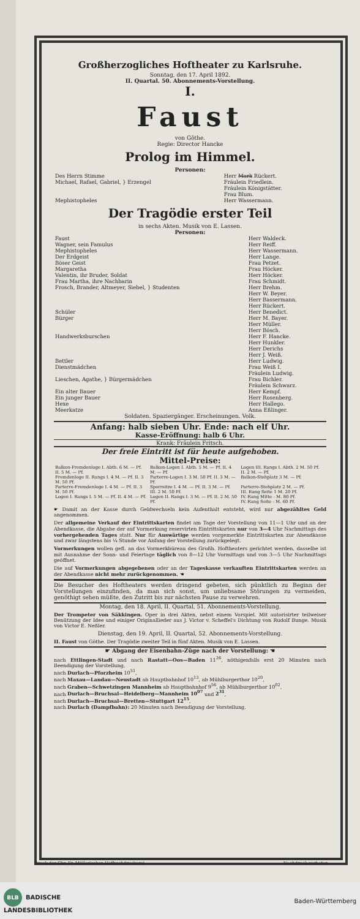Großherzogliches Hoftheater zu Karlsruhe.
Sonntag, den 17. April 1892.
II. Quartal. 50. Abonnements-Vorstellung.
I.
Faust
von Göthe.
Regie: Director Hancke
Prolog im Himmel.
Personen:
| Des Herrn Stimme | Herr Mark Rückert. |
| Michael, Rafael, Gabriel, } Erzengel | Fräulein Friedlein. Fräulein Königstätter. Frau Blum. |
| Mephistopheles | Herr Wassermann. |
Der Tragödie erster Teil
in sechs Akten. Musik von E. Lassen.
Personen:
| Faust | Herr Waldeck. |
| Wagner, sein Famulus | Herr Reiff. |
| Mephistopheles | Herr Wassermann. |
| Der Erdgeist | Herr Lange. |
| Böser Geist | Frau Petzet. |
| Margaretha | Frau Höcker. |
| Valentin, ihr Bruder, Soldat | Herr Höcker. |
| Frau Martha, ihre Nachbarin | Frau Schmidt. |
| Frosch, Brander, Altmeyer, Siebel, } Studenten | Herr Brehm. Herr W. Beyer. Herr Bassermann. Herr Rückert. |
| Schüler | Herr Benedict. |
| Bürger | Herr M. Bayer. Herr Müller. Herr Bösch. |
| Handwerksburschen | Herr F. Hancke. Herr Hunkler. Herr Derichs Herr J. Weiß. |
| Bettler | Herr Ludwig. |
| Dienstmädchen | Frau Weiß I. Fräulein Ludwig. |
| Lieschen, Agathe, } Bürgermädchen | Frau Bichler. Fräulein Schwarz. |
| Ein alter Bauer | Herr Kempf. |
| Ein junger Bauer | Herr Rosenberg. |
| Hexe | Herr Hallego. |
| Meerkatze | Anna Eßlinger. |
Soldaten. Spaziergänger. Erscheinungen. Volk.
Anfang: halb sieben Uhr. Ende: nach elf Uhr.
Kasse-Eröffnung: halb 6 Uhr.
Krank: Fräulein Fritsch.
Der freie Eintritt ist für heute aufgehoben.
Mittel-Preise:
| Balkon-Fremdenloge I. Abth. 6 M. — Pf. II. 5 M. — Pf. | Balkon-Logen I. Abth. 5 M. — Pf. II. 4 M. — Pf. | Logen III. Rangs I. Abth. 2 M. 50 Pf. II. 2 M. — Pf. |
| Fremdenloge II. Rangs I. 4 M. — Pf. II. 3 M. 50 Pf. | Parterre-Logen I. 3 M. 50 Pf. II. 3 M. — Pf. | Balkon-Stehplatz 3 M. — Pf. |
| Parterre-Fremdenloge I. 4 M. — Pf. II. 3 M. 50 Pf. | Sperrsitze I. 4 M. — Pf. II. 3 M. — Pf. III. 2 M. 50 Pf. | Parterre-Stehplatz 2 M. — Pf. III. Rang Seite 1 M. 20 Pf. |
| Logen I. Rangs I. 5 M. — Pf. II. 4 M. — Pf. | Logen II. Rangs I. 3 M. — Pf. II. 2 M. 50 Pf. | IV. Rang Mitte - M. 80 Pf. IV. Rang Seite - M. 60 Pf. |
☛ Damit an der Kasse durch Geldwechseln kein Aufenthalt entsteht, wird nur abgezähltes Geld angenommen.
Der allgemeine Verkauf der Eintrittskarten findet am Tage der Vorstellung von 11—1 Uhr und an der Abendkasse, die Abgabe der auf Vormerkung reservirten Eintrittskarten nur von 3—4 Uhr Nachmittags des vorhergehenden Tages statt. Nur für Auswärtige werden vorgemerkte Eintrittskarten zur Abendkasse und zwar längstens bis ¼ Stunde vor Anfang der Vorstellung zurückgelegt.
Vormerkungen wollen gefl. an das Vormerkbüreau des Großh. Hoftheaters gerichtet werden, dasselbe ist mit Ausnahme der Sonn- und Feiertage täglich von 8—12 Uhr Vormittags und von 3—5 Uhr Nachmittags geöffnet.
Die auf Vormerkungen abgegebenen oder an der Tageskasse verkauften Eintrittskarten werden an der Abendkasse nicht mehr zurückgenommen. ☚
Die Besucher des Hoftheaters werden dringend gebeten, sich pünktlich zu Beginn der Vorstellungen einzufinden, da man sich sonst, um unliebsame Störungen zu vermeiden, genöthigt sehen müßte, den Zutritt bis zur nächsten Pause zu verwehren.
Montag, den 18. April, II. Quartal, 51. Abonnements-Vorstellung.
Der Trompeter von Säkkingen. Oper in drei Akten, nebst einem Vorspiel. Mit autorisirter teilweiser Benützung der Idee und einiger Originallieder aus J. Victor v. Scheffel's Dichtung von Rudolf Bunge. Musik von Victor E. Neßler.
Dienstag, den 19. April, II. Quartal, 52. Abonnements-Vorstellung.
II. Faust von Göthe. Der Tragödie zweiter Teil in fünf Akten. Musik von E. Lassen.
☛ Abgang der Eisenbahn-Züge nach der Vorstellung: ☚
nach Ettlingen-Stadt und nach Rastatt—Oos—Baden 11<sup>26</sup>, nöthigenfalls erst 20 Minuten nach Beendigung der Vorstellung,
nach Durlach—Pforzheim 10<sup>51</sup>,
nach Maxau—Landau—Neustadt ab Hauptbahnhof 10<sup>13</sup>, ab Mühlburgerthor 10<sup>20</sup>,
nach Graben—Schwetzingen Mannheim ab Hauptbahnhof 9<sup>56</sup>, ab Mühlburgerthor 10<sup>02</sup>,
nach Durlach—Bruchsal—Heidelberg—Mannheim 10<sup>07</sup> und 2<sup>31</sup>,
nach Durlach—Bruchsal—Bretten—Stuttgart 12<sup>15</sup>,
nach Durlach (Dampfbahn): 20 Minuten nach Beendigung der Vorstellung.
Druck der Chr. Fr. Müller'schen Hofbuchdruckerei. Nachdruck verboten.
BLB BADISCHE
LANDESBIBLIOTHEK Baden-Württemberg